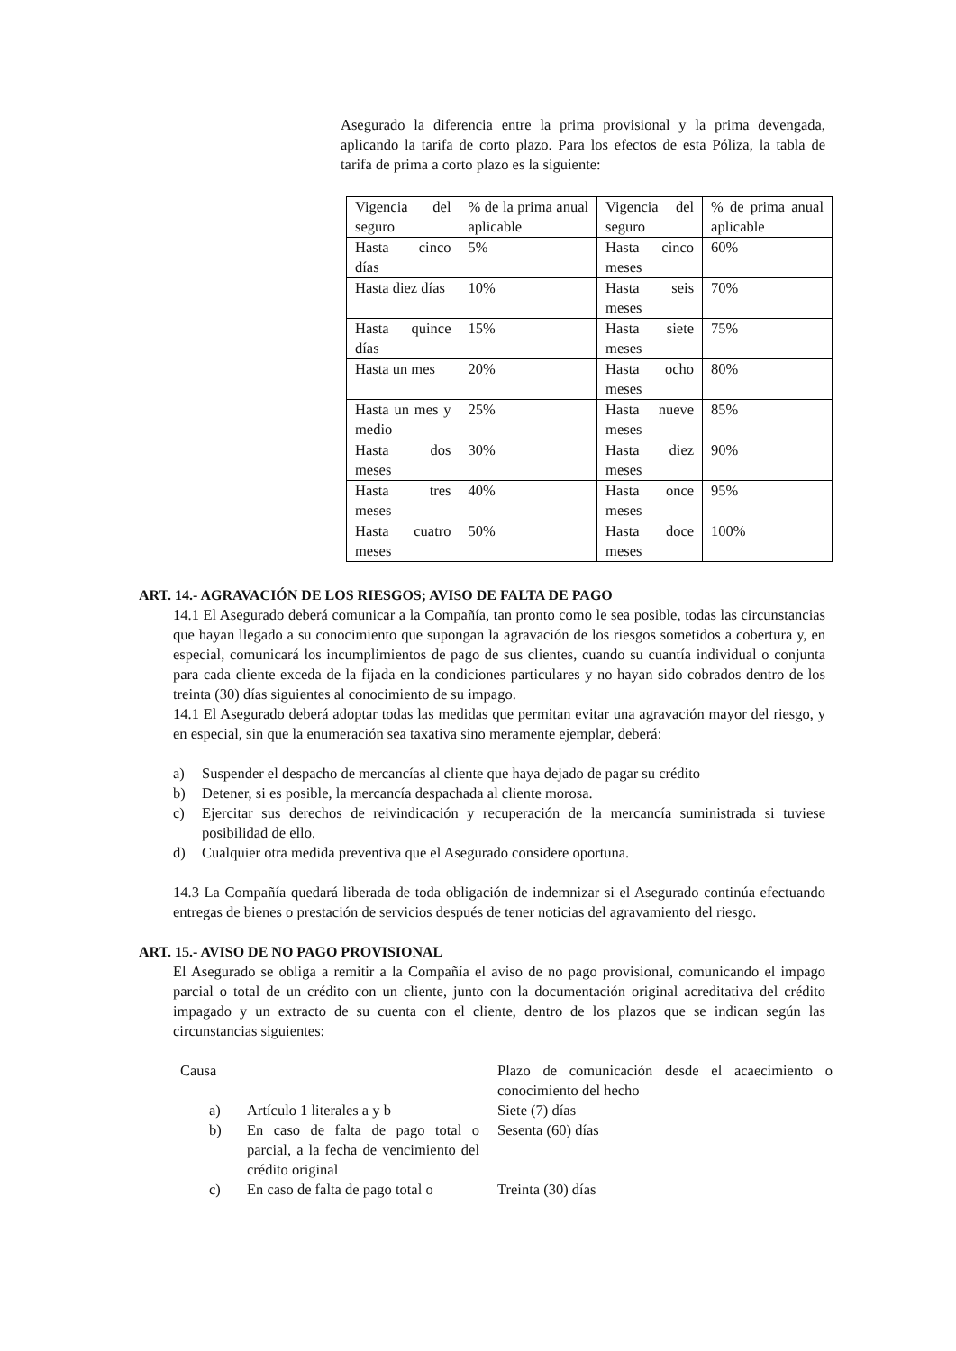Asegurado la diferencia entre la prima provisional y la prima devengada, aplicando la tarifa de corto plazo. Para los efectos de esta Póliza, la tabla de tarifa de prima a corto plazo es la siguiente:
| Vigencia del seguro | % de la prima anual aplicable | Vigencia del seguro | % de prima anual aplicable |
| Hasta cinco días | 5% | Hasta cinco meses | 60% |
| Hasta diez días | 10% | Hasta seis meses | 70% |
| Hasta quince días | 15% | Hasta siete meses | 75% |
| Hasta un mes | 20% | Hasta ocho meses | 80% |
| Hasta un mes y medio | 25% | Hasta nueve meses | 85% |
| Hasta dos meses | 30% | Hasta diez meses | 90% |
| Hasta tres meses | 40% | Hasta once meses | 95% |
| Hasta cuatro meses | 50% | Hasta doce meses | 100% |
ART. 14.- AGRAVACIÓN DE LOS RIESGOS; AVISO DE FALTA DE PAGO
14.1 El Asegurado deberá comunicar a la Compañía, tan pronto como le sea posible, todas las circunstancias que hayan llegado a su conocimiento que supongan la agravación de los riesgos sometidos a cobertura y, en especial, comunicará los incumplimientos de pago de sus clientes, cuando su cuantía individual o conjunta para cada cliente exceda de la fijada en la condiciones particulares y no hayan sido cobrados dentro de los treinta (30) días siguientes al conocimiento de su impago.
14.1 El Asegurado deberá adoptar todas las medidas que permitan evitar una agravación mayor del riesgo, y en especial, sin que la enumeración sea taxativa sino meramente ejemplar, deberá:
a) Suspender el despacho de mercancías al cliente que haya dejado de pagar su crédito
b) Detener, si es posible, la mercancía despachada al cliente morosa.
c) Ejercitar sus derechos de reivindicación y recuperación de la mercancía suministrada si tuviese posibilidad de ello.
d) Cualquier otra medida preventiva que el Asegurado considere oportuna.
14.3 La Compañía quedará liberada de toda obligación de indemnizar si el Asegurado continúa efectuando entregas de bienes o prestación de servicios después de tener noticias del agravamiento del riesgo.
ART. 15.- AVISO DE NO PAGO PROVISIONAL
El Asegurado se obliga a remitir a la Compañía el aviso de no pago provisional, comunicando el impago parcial o total de un crédito con un cliente, junto con la documentación original acreditativa del crédito impagado y un extracto de su cuenta con el cliente, dentro de los plazos que se indican según las circunstancias siguientes:
| Causa | | Plazo de comunicación desde el acaecimiento o conocimiento del hecho |
| a) | Artículo 1 literales a y b | Siete (7) días |
| b) | En caso de falta de pago total o parcial, a la fecha de vencimiento del crédito original | Sesenta (60) días |
| c) | En caso de falta de pago total o | Treinta (30) días |